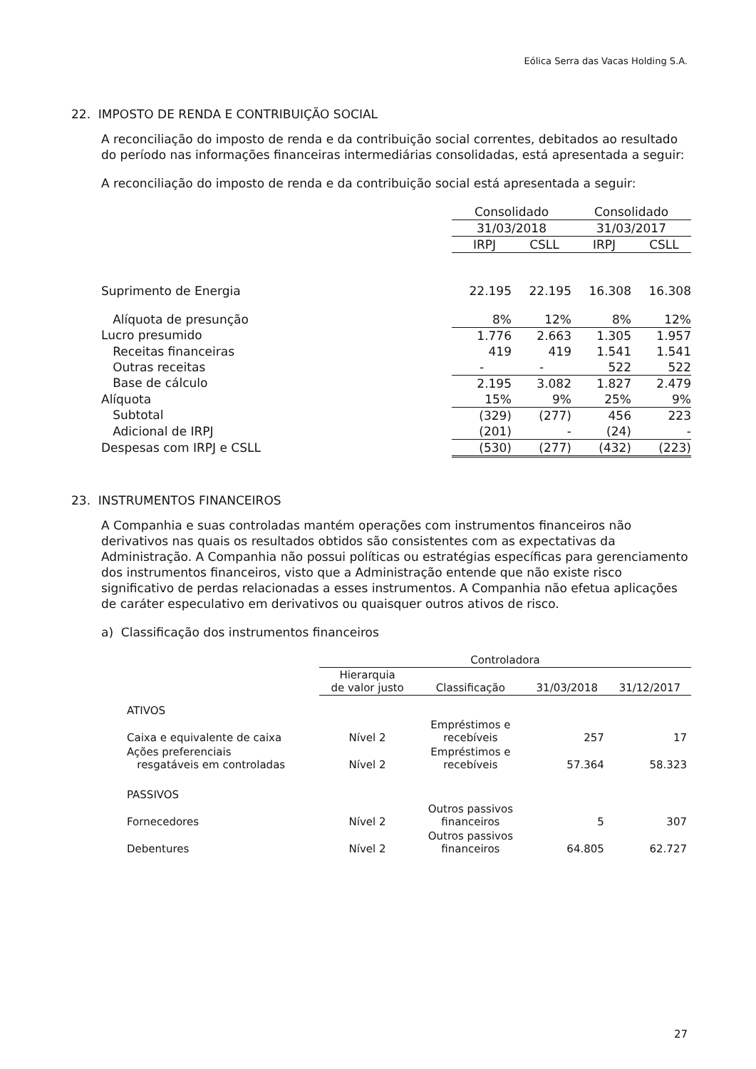Eólica Serra das Vacas Holding S.A.
22. IMPOSTO DE RENDA E CONTRIBUIÇÃO SOCIAL
A reconciliação do imposto de renda e da contribuição social correntes, debitados ao resultado do período nas informações financeiras intermediárias consolidadas, está apresentada a seguir:
A reconciliação do imposto de renda e da contribuição social está apresentada a seguir:
| | Consolidado | | Consolidado | |
| | 31/03/2018 | | 31/03/2017 | |
| | IRPJ | CSLL | IRPJ | CSLL |
| Suprimento de Energia | 22.195 | 22.195 | 16.308 | 16.308 |
| Alíquota de presunção | 8% | 12% | 8% | 12% |
| Lucro presumido | 1.776 | 2.663 | 1.305 | 1.957 |
| Receitas financeiras | 419 | 419 | 1.541 | 1.541 |
| Outras receitas | - | - | 522 | 522 |
| Base de cálculo | 2.195 | 3.082 | 1.827 | 2.479 |
| Alíquota | 15% | 9% | 25% | 9% |
| Subtotal | (329) | (277) | 456 | 223 |
| Adicional de IRPJ | (201) | - | (24) | - |
| Despesas com IRPJ e CSLL | (530) | (277) | (432) | (223) |
23. INSTRUMENTOS FINANCEIROS
A Companhia e suas controladas mantém operações com instrumentos financeiros não derivativos nas quais os resultados obtidos são consistentes com as expectativas da Administração. A Companhia não possui políticas ou estratégias específicas para gerenciamento dos instrumentos financeiros, visto que a Administração entende que não existe risco significativo de perdas relacionadas a esses instrumentos. A Companhia não efetua aplicações de caráter especulativo em derivativos ou quaisquer outros ativos de risco.
a) Classificação dos instrumentos financeiros
| | Controladora | | | |
| | Hierarquia de valor justo | Classificação | 31/03/2018 | 31/12/2017 |
| ATIVOS | | | | |
| Caixa e equivalente de caixa | Nível 2 | Empréstimos e recebíveis | 257 | 17 |
| Ações preferenciais resgatáveis em controladas | Nível 2 | Empréstimos e recebíveis | 57.364 | 58.323 |
| PASSIVOS | | | | |
| Fornecedores | Nível 2 | Outros passivos financeiros | 5 | 307 |
| Debentures | Nível 2 | Outros passivos financeiros | 64.805 | 62.727 |
27